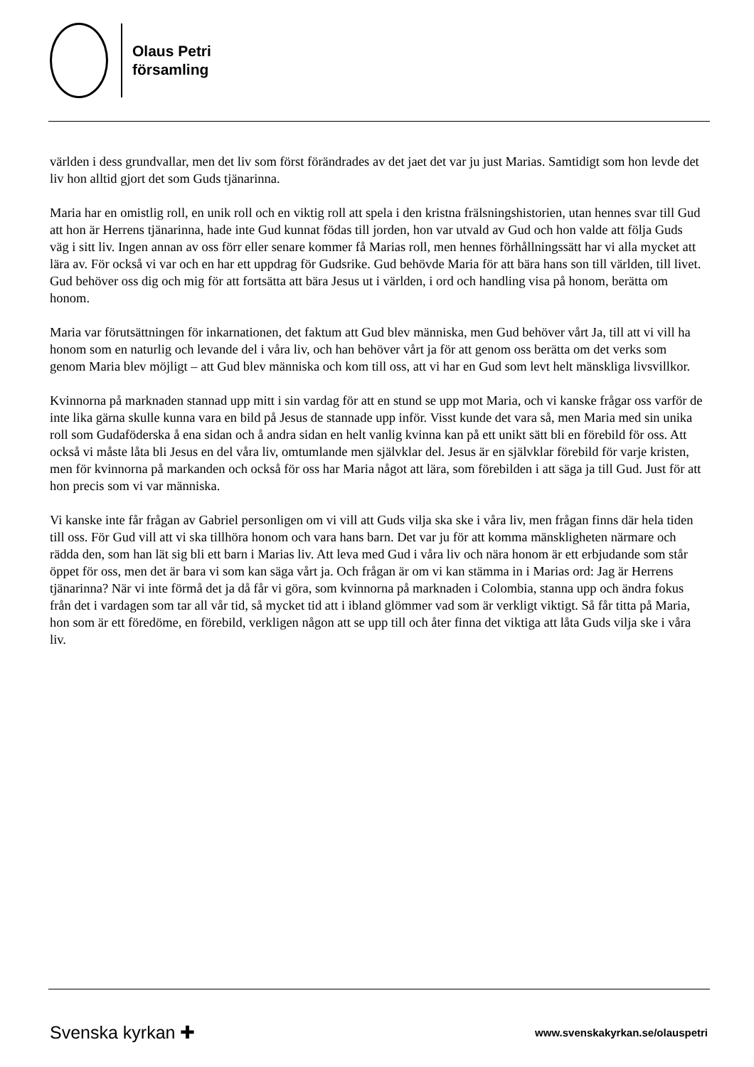Olaus Petri
församling
världen i dess grundvallar, men det liv som först förändrades av det jaet det var ju just Marias. Samtidigt som hon levde det liv hon alltid gjort det som Guds tjänarinna.
Maria har en omistlig roll, en unik roll och en viktig roll att spela i den kristna frälsningshistorien, utan hennes svar till Gud att hon är Herrens tjänarinna, hade inte Gud kunnat födas till jorden, hon var utvald av Gud och hon valde att följa Guds väg i sitt liv. Ingen annan av oss förr eller senare kommer få Marias roll, men hennes förhållningssätt har vi alla mycket att lära av. För också vi var och en har ett uppdrag för Gudsrike. Gud behövde Maria för att bära hans son till världen, till livet. Gud behöver oss dig och mig för att fortsätta att bära Jesus ut i världen, i ord och handling visa på honom, berätta om honom.
Maria var förutsättningen för inkarnationen, det faktum att Gud blev människa, men Gud behöver vårt Ja, till att vi vill ha honom som en naturlig och levande del i våra liv, och han behöver vårt ja för att genom oss berätta om det verks som genom Maria blev möjligt – att Gud blev människa och kom till oss, att vi har en Gud som levt helt mänskliga livsvillkor.
Kvinnorna på marknaden stannad upp mitt i sin vardag för att en stund se upp mot Maria, och vi kanske frågar oss varför de inte lika gärna skulle kunna vara en bild på Jesus de stannade upp inför. Visst kunde det vara så, men Maria med sin unika roll som Gudaföderska å ena sidan och å andra sidan en helt vanlig kvinna kan på ett unikt sätt bli en förebild för oss. Att också vi måste låta bli Jesus en del våra liv, omtumlande men självklar del. Jesus är en självklar förebild för varje kristen, men för kvinnorna på markanden och också för oss har Maria något att lära, som förebilden i att säga ja till Gud. Just för att hon precis som vi var människa.
Vi kanske inte får frågan av Gabriel personligen om vi vill att Guds vilja ska ske i våra liv, men frågan finns där hela tiden till oss. För Gud vill att vi ska tillhöra honom och vara hans barn. Det var ju för att komma mänskligheten närmare och rädda den, som han lät sig bli ett barn i Marias liv. Att leva med Gud i våra liv och nära honom är ett erbjudande som står öppet för oss, men det är bara vi som kan säga vårt ja. Och frågan är om vi kan stämma in i Marias ord: Jag är Herrens tjänarinna? När vi inte förmå det ja då får vi göra, som kvinnorna på marknaden i Colombia, stanna upp och ändra fokus från det i vardagen som tar all vår tid, så mycket tid att i ibland glömmer vad som är verkligt viktigt. Så får titta på Maria, hon som är ett föredöme, en förebild, verkligen någon att se upp till och åter finna det viktiga att låta Guds vilja ske i våra liv.
Svenska kyrkan ✚ www.svenskakyrkan.se/olauspetri